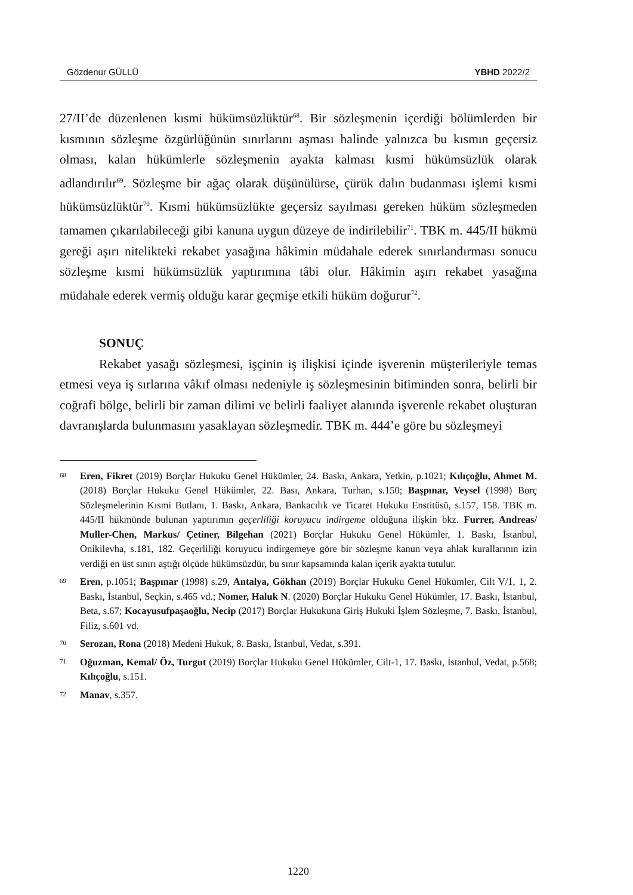Gözdenur GÜLLÜ YBHD 2022/2
27/II’de düzenlenen kısmi hükümsüzlüktür<sup>68</sup>. Bir sözleşmenin içerdiği bölümlerden bir kısmının sözleşme özgürlüğünün sınırlarını aşması halinde yalnızca bu kısmın geçersiz olması, kalan hükümlerle sözleşmenin ayakta kalması kısmi hükümsüzlük olarak adlandırılır<sup>69</sup>. Sözleşme bir ağaç olarak düşünülürse, çürük dalın budanması işlemi kısmi hükümsüzlüktür<sup>70</sup>. Kısmi hükümsüzlükte geçersiz sayılması gereken hüküm sözleşmeden tamamen çıkarılabileceği gibi kanuna uygun düzeye de indirilebilir<sup>71</sup>. TBK m. 445/II hükmü gereği aşırı nitelikteki rekabet yasağına hâkimin müdahale ederek sınırlandırması sonucu sözleşme kısmi hükümsüzlük yaptırımına tâbi olur. Hâkimin aşırı rekabet yasağına müdahale ederek vermiş olduğu karar geçmişe etkili hüküm doğurur<sup>72</sup>.
SONUÇ
Rekabet yasağı sözleşmesi, işçinin iş ilişkisi içinde işverenin müşterileriyle temas etmesi veya iş sırlarına vâkıf olması nedeniyle iş sözleşmesinin bitiminden sonra, belirli bir coğrafi bölge, belirli bir zaman dilimi ve belirli faaliyet alanında işverenle rekabet oluşturan davranışlarda bulunmasını yasaklayan sözleşmedir. TBK m. 444’e göre bu sözleşmeyi
68 Eren, Fikret (2019) Borçlar Hukuku Genel Hükümler, 24. Baskı, Ankara, Yetkin, p.1021; Kılıçoğlu, Ahmet M. (2018) Borçlar Hukuku Genel Hükümler, 22. Bası, Ankara, Turhan, s.150; Başpınar, Veysel (1998) Borç Sözleşmelerinin Kısmi Butlanı, 1. Baskı, Ankara, Bankacılık ve Ticaret Hukuku Enstitüsü, s.157, 158. TBK m. 445/II hükmünde bulunan yaptırımın geçerliliği koruyucu indirgeme olduğuna ilişkin bkz. Furrer, Andreas/ Muller-Chen, Markus/ Çetiner, Bilgehan (2021) Borçlar Hukuku Genel Hükümler, 1. Baskı, İstanbul, Onikilevha, s.181, 182. Geçerliliği koruyucu indirgemeye göre bir sözleşme kanun veya ahlak kurallarının izin verdiği en üst sınırı aştığı ölçüde hükümsüzdür, bu sınır kapsamında kalan içerik ayakta tutulur.
69 Eren, p.1051; Başpınar (1998) s.29, Antalya, Gökhan (2019) Borçlar Hukuku Genel Hükümler, Cilt V/1, 1, 2. Baskı, İstanbul, Seçkin, s.465 vd.; Nomer, Haluk N. (2020) Borçlar Hukuku Genel Hükümler, 17. Baskı, İstanbul, Beta, s.67; Kocayusufpaşaoğlu, Necip (2017) Borçlar Hukukuna Giriş Hukuki İşlem Sözleşme, 7. Baskı, İstanbul, Filiz, s.601 vd.
70 Serozan, Rona (2018) Medeni Hukuk, 8. Baskı, İstanbul, Vedat, s.391.
71 Oğuzman, Kemal/ Öz, Turgut (2019) Borçlar Hukuku Genel Hükümler, Cilt-1, 17. Baskı, İstanbul, Vedat, p.568; Kılıçoğlu, s.151.
72 Manav, s.357.
1220